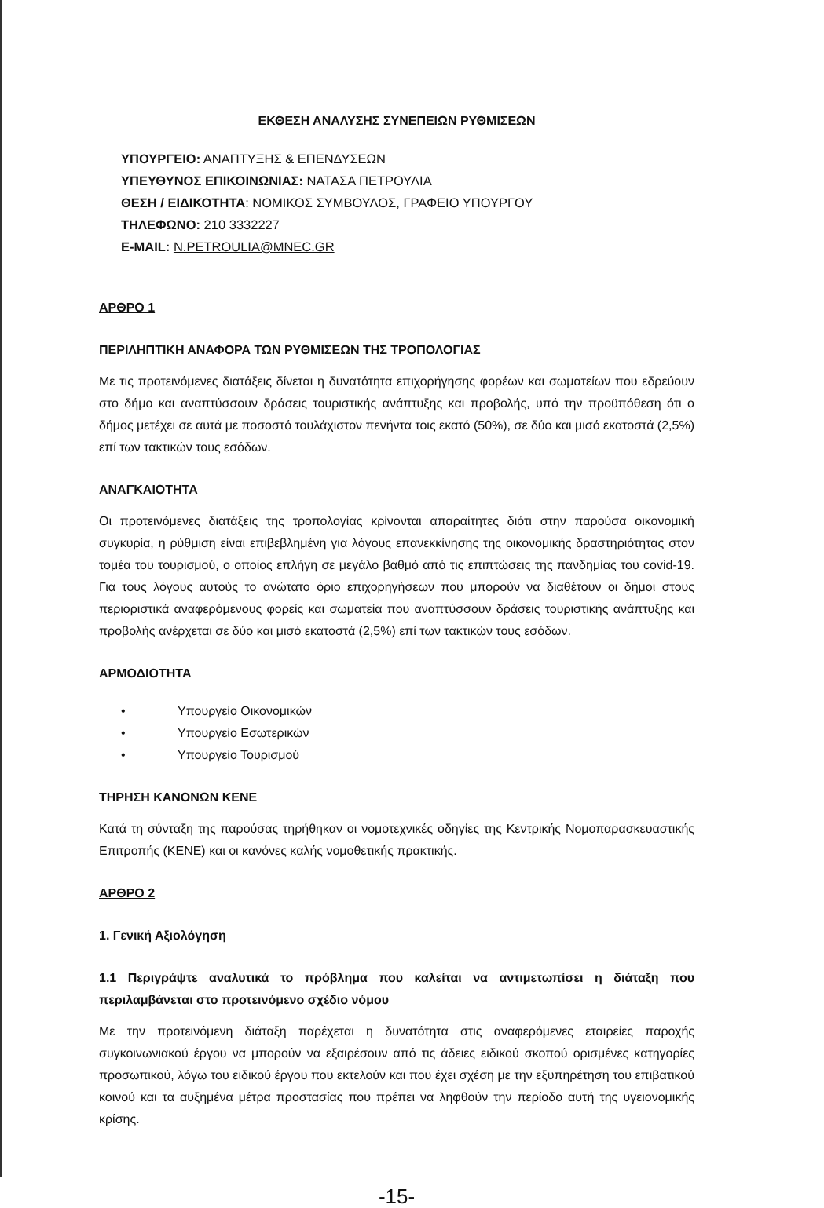ΕΚΘΕΣΗ ΑΝΑΛΥΣΗΣ ΣΥΝΕΠΕΙΩΝ ΡΥΘΜΙΣΕΩΝ
ΥΠΟΥΡΓΕΙΟ: ΑΝΑΠΤΥΞΗΣ & ΕΠΕΝΔΥΣΕΩΝ
ΥΠΕΥΘΥΝΟΣ ΕΠΙΚΟΙΝΩΝΙΑΣ: ΝΑΤΑΣΑ ΠΕΤΡΟΥΛΙΑ
ΘΕΣΗ / ΕΙΔΙΚΟΤΗΤΑ: ΝΟΜΙΚΟΣ ΣΥΜΒΟΥΛΟΣ, ΓΡΑΦΕΙΟ ΥΠΟΥΡΓΟΥ
ΤΗΛΕΦΩΝΟ: 210 3332227
E-MAIL: N.PETROULIA@MNEC.GR
ΑΡΘΡΟ 1
ΠΕΡΙΛΗΠΤΙΚΗ ΑΝΑΦΟΡΑ ΤΩΝ ΡΥΘΜΙΣΕΩΝ ΤΗΣ ΤΡΟΠΟΛΟΓΙΑΣ
Με τις προτεινόμενες διατάξεις δίνεται η δυνατότητα επιχορήγησης φορέων και σωματείων που εδρεύουν στο δήμο και αναπτύσσουν δράσεις τουριστικής ανάπτυξης και προβολής, υπό την προϋπόθεση ότι ο δήμος μετέχει σε αυτά με ποσοστό τουλάχιστον πενήντα τοις εκατό (50%), σε δύο και μισό εκατοστά (2,5%) επί των τακτικών τους εσόδων.
ΑΝΑΓΚΑΙΟΤΗΤΑ
Οι προτεινόμενες διατάξεις της τροπολογίας κρίνονται απαραίτητες διότι στην παρούσα οικονομική συγκυρία, η ρύθμιση είναι επιβεβλημένη για λόγους επανεκκίνησης της οικονομικής δραστηριότητας στον τομέα του τουρισμού, ο οποίος επλήγη σε μεγάλο βαθμό από τις επιπτώσεις της πανδημίας του covid-19. Για τους λόγους αυτούς το ανώτατο όριο επιχορηγήσεων που μπορούν να διαθέτουν οι δήμοι στους περιοριστικά αναφερόμενους φορείς και σωματεία που αναπτύσσουν δράσεις τουριστικής ανάπτυξης και προβολής ανέρχεται σε δύο και μισό εκατοστά (2,5%) επί των τακτικών τους εσόδων.
ΑΡΜΟΔΙΟΤΗΤΑ
• Υπουργείο Οικονομικών
• Υπουργείο Εσωτερικών
• Υπουργείο Τουρισμού
ΤΗΡΗΣΗ ΚΑΝΟΝΩΝ ΚΕΝΕ
Κατά τη σύνταξη της παρούσας τηρήθηκαν οι νομοτεχνικές οδηγίες της Κεντρικής Νομοπαρασκευαστικής Επιτροπής (ΚΕΝΕ) και οι κανόνες καλής νομοθετικής πρακτικής.
ΑΡΘΡΟ 2
1. Γενική Αξιολόγηση
1.1 Περιγράψτε αναλυτικά το πρόβλημα που καλείται να αντιμετωπίσει η διάταξη που περιλαμβάνεται στο προτεινόμενο σχέδιο νόμου
Με την προτεινόμενη διάταξη παρέχεται η δυνατότητα στις αναφερόμενες εταιρείες παροχής συγκοινωνιακού έργου να μπορούν να εξαιρέσουν από τις άδειες ειδικού σκοπού ορισμένες κατηγορίες προσωπικού, λόγω του ειδικού έργου που εκτελούν και που έχει σχέση με την εξυπηρέτηση του επιβατικού κοινού και τα αυξημένα μέτρα προστασίας που πρέπει να ληφθούν την περίοδο αυτή της υγειονομικής κρίσης.
-15-